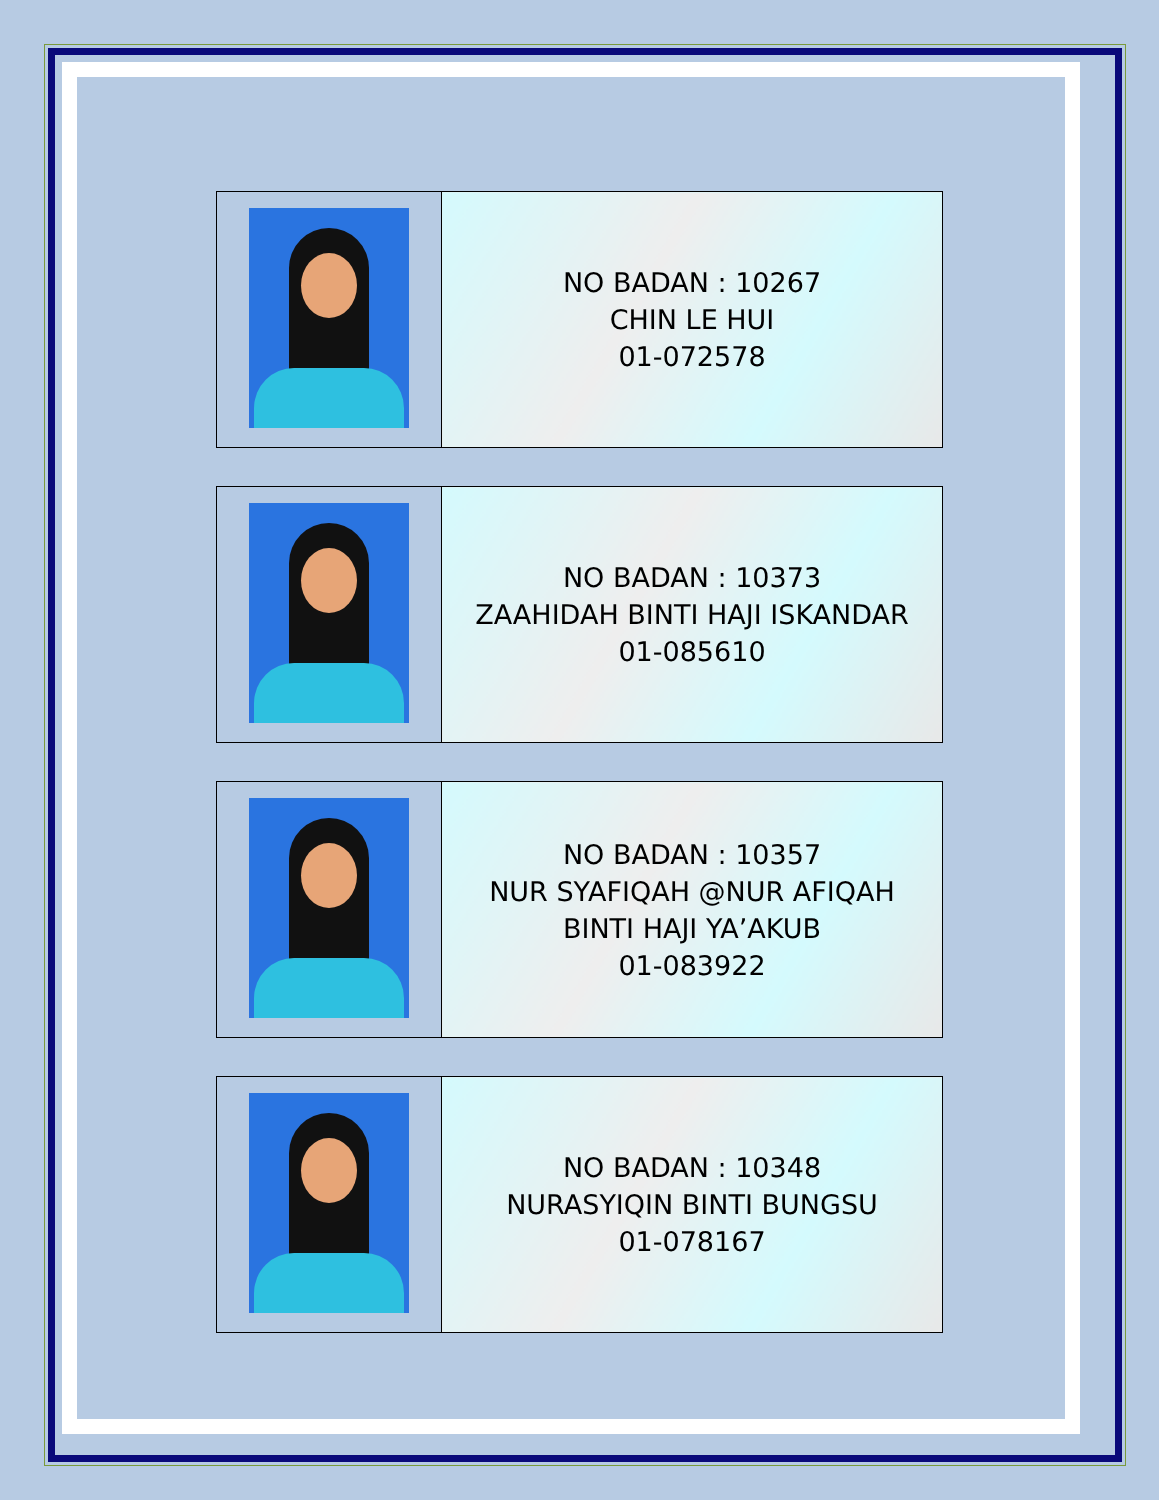| | NO BADAN : 10267 CHIN LE HUI 01-072578 |
| | NO BADAN : 10373 ZAAHIDAH BINTI HAJI ISKANDAR 01-085610 |
| | NO BADAN : 10357 NUR SYAFIQAH @NUR AFIQAH BINTI HAJI YA’AKUB 01-083922 |
| | NO BADAN : 10348 NURASYIQIN BINTI BUNGSU 01-078167 |